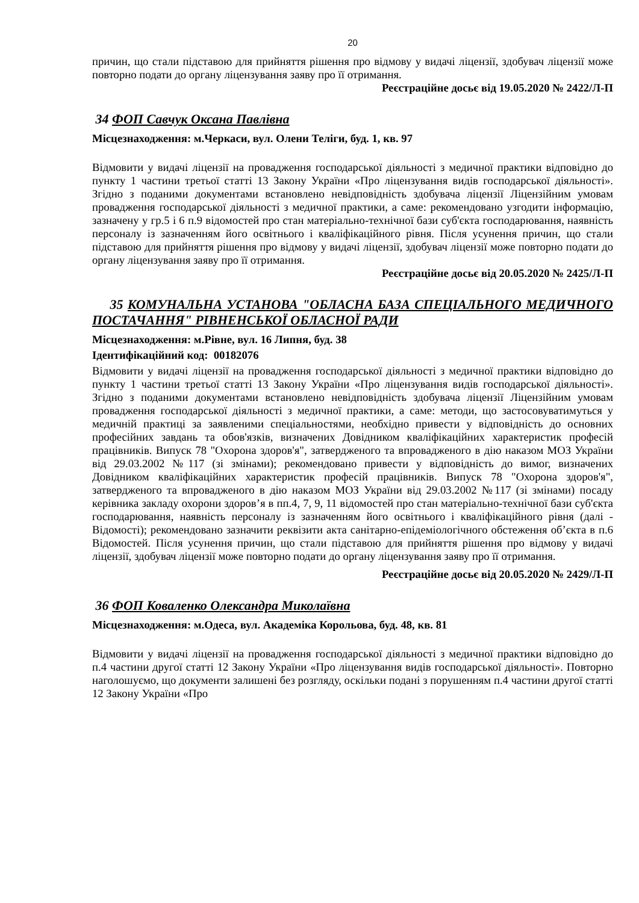20
причин, що стали підставою для прийняття рішення про відмову у видачі ліцензії, здобувач ліцензії може повторно подати до органу ліцензування заяву про її отримання.
Реєстраційне досьє від 19.05.2020 № 2422/Л-П
34 ФОП Савчук Оксана Павлівна
Місцезнаходження: м.Черкаси, вул. Олени Теліги, буд. 1, кв. 97
Відмовити у видачі ліцензії на провадження господарської діяльності з медичної практики відповідно до пункту 1 частини третьої статті 13 Закону України «Про ліцензування видів господарської діяльності». Згідно з поданими документами встановлено невідповідність здобувача ліцензії Ліцензійним умовам провадження господарської діяльності з медичної практики, а саме: рекомендовано узгодити інформацію, зазначену у гр.5 і 6 п.9 відомостей про стан матеріально-технічної бази суб'єкта господарювання, наявність персоналу із зазначенням його освітнього і кваліфікаційного рівня. Після усунення причин, що стали підставою для прийняття рішення про відмову у видачі ліцензії, здобувач ліцензії може повторно подати до органу ліцензування заяву про її отримання.
Реєстраційне досьє від 20.05.2020 № 2425/Л-П
35 КОМУНАЛЬНА УСТАНОВА "ОБЛАСНА БАЗА СПЕЦІАЛЬНОГО МЕДИЧНОГО ПОСТАЧАННЯ" РІВНЕНСЬКОЇ ОБЛАСНОЇ РАДИ
Місцезнаходження: м.Рівне, вул. 16 Липня, буд. 38
Ідентифікаційний код: 00182076
Відмовити у видачі ліцензії на провадження господарської діяльності з медичної практики відповідно до пункту 1 частини третьої статті 13 Закону України «Про ліцензування видів господарської діяльності». Згідно з поданими документами встановлено невідповідність здобувача ліцензії Ліцензійним умовам провадження господарської діяльності з медичної практики, а саме: методи, що застосовуватимуться у медичній практиці за заявленими спеціальностями, необхідно привести у відповідність до основних професійних завдань та обов'язків, визначених Довідником кваліфікаційних характеристик професій працівників. Випуск 78 "Охорона здоров'я", затвердженого та впровадженого в дію наказом МОЗ України від 29.03.2002 №117 (зі змінами); рекомендовано привести у відповідність до вимог, визначених Довідником кваліфікаційних характеристик професій працівників. Випуск 78 "Охорона здоров'я", затвердженого та впровадженого в дію наказом МОЗ України від 29.03.2002 №117 (зі змінами) посаду керівника закладу охорони здоров’я в пп.4, 7, 9, 11 відомостей про стан матеріально-технічної бази суб'єкта господарювання, наявність персоналу із зазначенням його освітнього і кваліфікаційного рівня (далі - Відомості); рекомендовано зазначити реквізити акта санітарно-епідеміологічного обстеження об’єкта в п.6 Відомостей. Після усунення причин, що стали підставою для прийняття рішення про відмову у видачі ліцензії, здобувач ліцензії може повторно подати до органу ліцензування заяву про її отримання.
Реєстраційне досьє від 20.05.2020 № 2429/Л-П
36 ФОП Коваленко Олександра Миколаївна
Місцезнаходження: м.Одеса, вул. Академіка Корольова, буд. 48, кв. 81
Відмовити у видачі ліцензії на провадження господарської діяльності з медичної практики відповідно до п.4 частини другої статті 12 Закону України «Про ліцензування видів господарської діяльності». Повторно наголошуємо, що документи залишені без розгляду, оскільки подані з порушенням п.4 частини другої статті 12 Закону України «Про